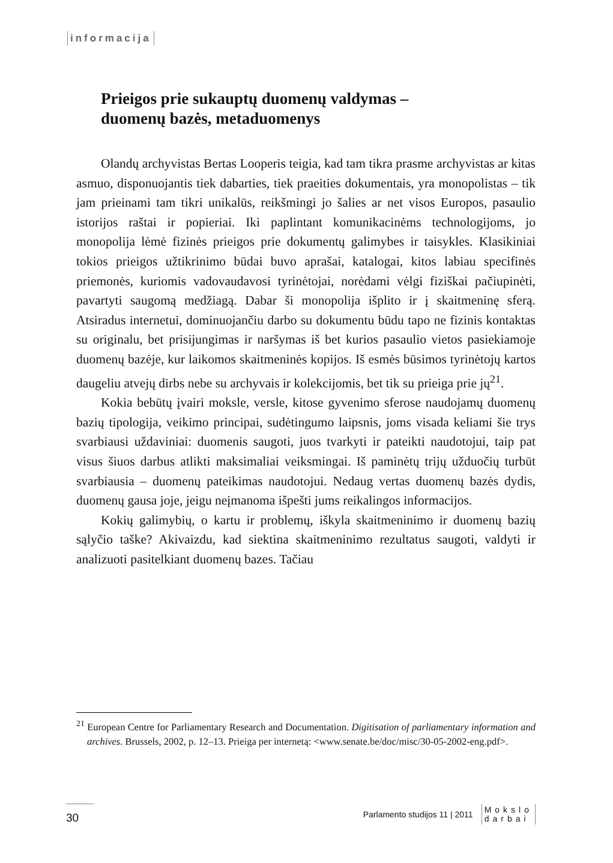informacija
Prieigos prie sukauptų duomenų valdymas –
duomenų bazės, metaduomenys
Olandų archyvistas Bertas Looperis teigia, kad tam tikra prasme archyvistas ar kitas asmuo, disponuojantis tiek dabarties, tiek praeities dokumentais, yra monopolistas – tik jam prieinami tam tikri unikalūs, reikšmingi jo šalies ar net visos Europos, pasaulio istorijos raštai ir popieriai. Iki paplintant komunikacinėms technologijoms, jo monopolija lėmė fizinės prieigos prie dokumentų galimybes ir taisykles. Klasikiniai tokios prieigos užtikrinimo būdai buvo aprašai, katalogai, kitos labiau specifinės priemonės, kuriomis vadovaudavosi tyrinėtojai, norėdami vėlgi fiziškai pačiupinėti, pavartyti saugomą medžiagą. Dabar ši monopolija išplito ir į skaitmeninę sferą. Atsiradus internetui, dominuojančiu darbo su dokumentu būdu tapo ne fizinis kontaktas su originalu, bet prisijungimas ir naršymas iš bet kurios pasaulio vietos pasiekiamoje duomenų bazėje, kur laikomos skaitmeninės kopijos. Iš esmės būsimos tyrinėtojų kartos daugeliu atvejų dirbs nebe su archyvais ir kolekcijomis, bet tik su prieiga prie jų<sup>21</sup>.
Kokia bebūtų įvairi moksle, versle, kitose gyvenimo sferose naudojamų duomenų bazių tipologija, veikimo principai, sudėtingumo laipsnis, joms visada keliami šie trys svarbiausi uždaviniai: duomenis saugoti, juos tvarkyti ir pateikti naudotojui, taip pat visus šiuos darbus atlikti maksimaliai veiksmingai. Iš paminėtų trijų užduočių turbūt svarbiausia – duomenų pateikimas naudotojui. Nedaug vertas duomenų bazės dydis, duomenų gausa joje, jeigu neįmanoma išpešti jums reikalingos informacijos.
Kokių galimybių, o kartu ir problemų, iškyla skaitmeninimo ir duomenų bazių sąlyčio taške? Akivaizdu, kad siektina skaitmeninimo rezultatus saugoti, valdyti ir analizuoti pasitelkiant duomenų bazes. Tačiau
<sup>21</sup> European Centre for Parliamentary Research and Documentation. Digitisation of parliamentary information and archives. Brussels, 2002, p. 12–13. Prieiga per internetą: <www.senate.be/doc/misc/30-05-2002-eng.pdf>.
30
Parlamento studijos 11 | 2011
Mokslo
darbai